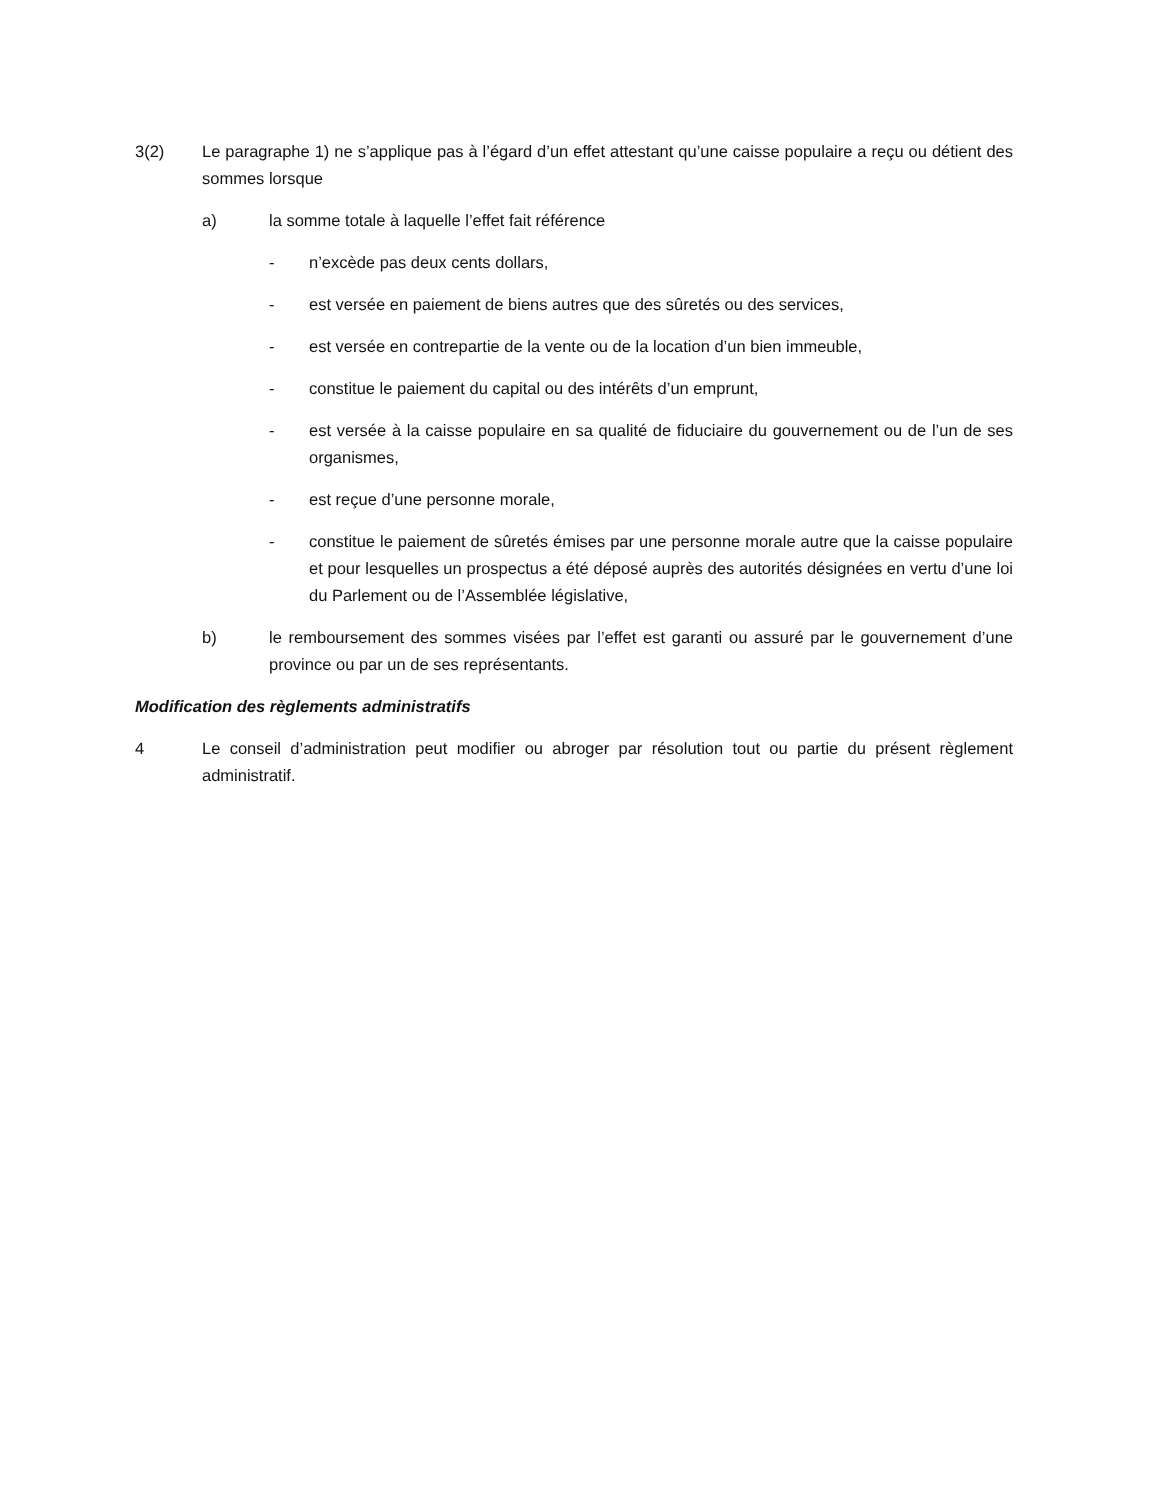3(2) Le paragraphe 1) ne s’applique pas à l’égard d’un effet attestant qu’une caisse populaire a reçu ou détient des sommes lorsque
a) la somme totale à laquelle l’effet fait référence
- n’excède pas deux cents dollars,
- est versée en paiement de biens autres que des sûretés ou des services,
- est versée en contrepartie de la vente ou de la location d’un bien immeuble,
- constitue le paiement du capital ou des intérêts d’un emprunt,
- est versée à la caisse populaire en sa qualité de fiduciaire du gouvernement ou de l’un de ses organismes,
- est reçue d’une personne morale,
- constitue le paiement de sûretés émises par une personne morale autre que la caisse populaire et pour lesquelles un prospectus a été déposé auprès des autorités désignées en vertu d’une loi du Parlement ou de l’Assemblée législative,
b) le remboursement des sommes visées par l’effet est garanti ou assuré par le gouvernement d’une province ou par un de ses représentants.
Modification des règlements administratifs
4 Le conseil d’administration peut modifier ou abroger par résolution tout ou partie du présent règlement administratif.